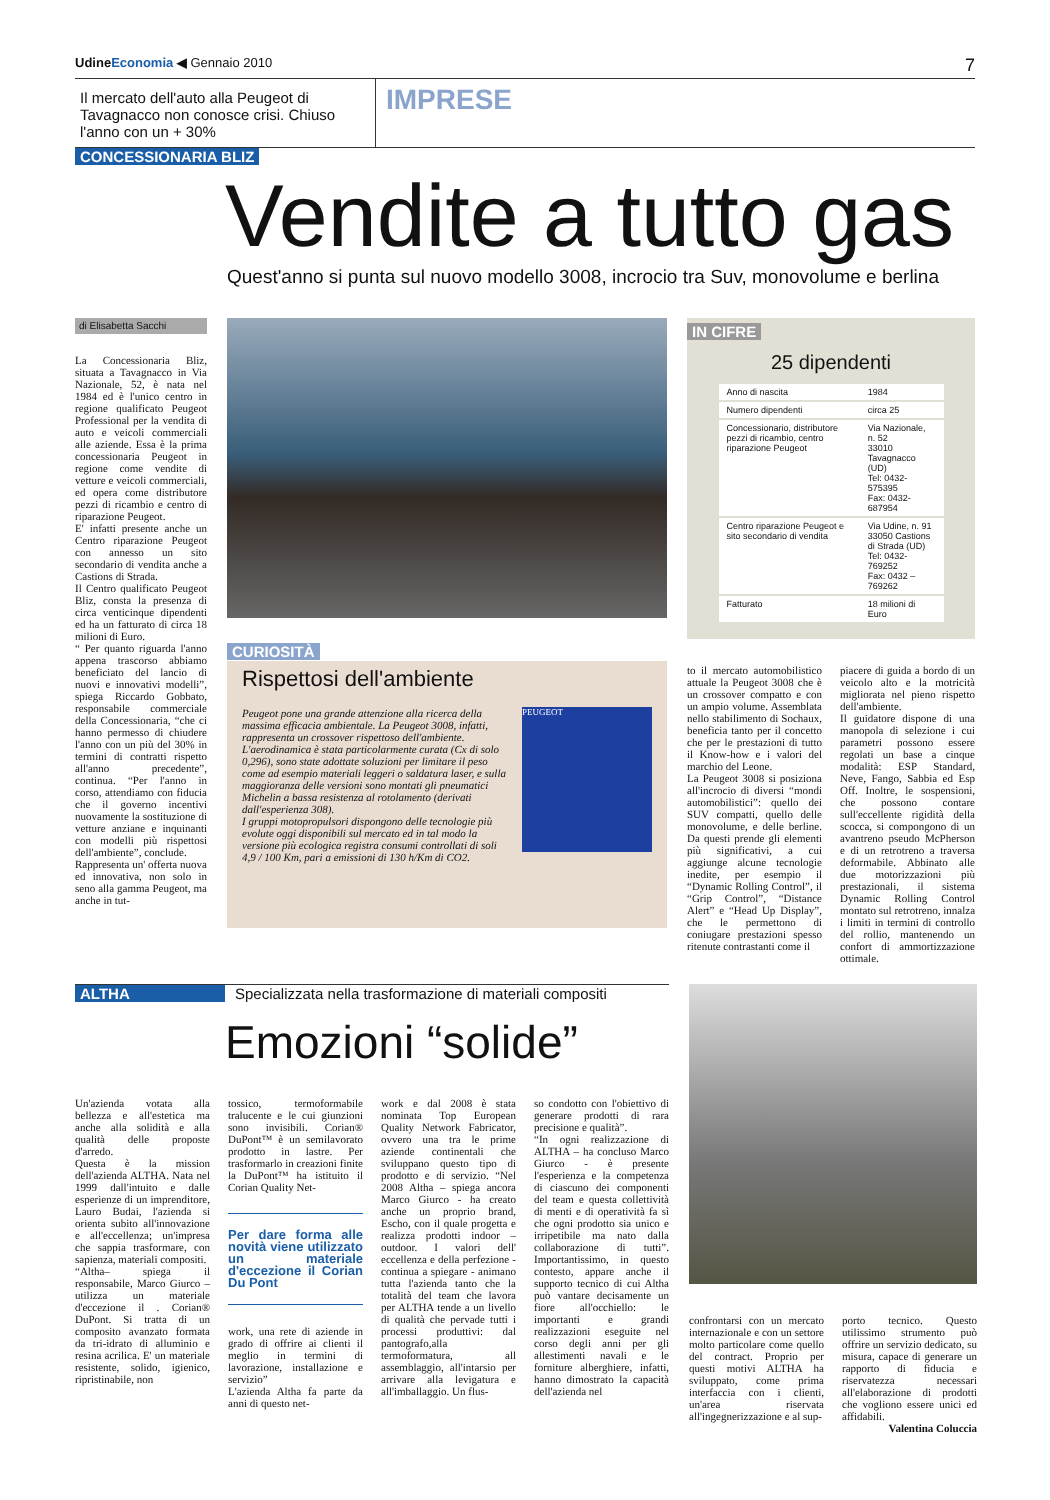UdineEconomia ◀ Gennaio 2010 7
Il mercato dell'auto alla Peugeot di Tavagnacco non conosce crisi. Chiuso l'anno con un + 30%
IMPRESE
CONCESSIONARIA BLIZ
Vendite a tutto gas
Quest'anno si punta sul nuovo modello 3008, incrocio tra Suv, monovolume e berlina
di Elisabetta Sacchi
La Concessionaria Bliz, situata a Tavagnacco in Via Nazionale, 52, è nata nel 1984 ed è l'unico centro in regione qualificato Peugeot Professional per la vendita di auto e veicoli commerciali alle aziende. Essa è la prima concessionaria Peugeot in regione come vendite di vetture e veicoli commerciali, ed opera come distributore pezzi di ricambio e centro di riparazione Peugeot.
E' infatti presente anche un Centro riparazione Peugeot con annesso un sito secondario di vendita anche a Castions di Strada.
Il Centro qualificato Peugeot Bliz, consta la presenza di circa venticinque dipendenti ed ha un fatturato di circa 18 milioni di Euro.
“ Per quanto riguarda l'anno appena trascorso abbiamo beneficiato del lancio di nuovi e innovativi modelli”, spiega Riccardo Gobbato, responsabile commerciale della Concessionaria, “che ci hanno permesso di chiudere l'anno con un più del 30% in termini di contratti rispetto all'anno precedente”, continua. “Per l'anno in corso, attendiamo con fiducia che il governo incentivi nuovamente la sostituzione di vetture anziane e inquinanti con modelli più rispettosi dell'ambiente”, conclude.
Rappresenta un' offerta nuova ed innovativa, non solo in seno alla gamma Peugeot, ma anche in tut-
CURIOSITÀ
Rispettosi dell'ambiente
Peugeot pone una grande attenzione alla ricerca della massima efficacia ambientale. La Peugeot 3008, infatti, rappresenta un crossover rispettoso dell'ambiente. L'aerodinamica è stata particolarmente curata (Cx di solo 0,296), sono state adottate soluzioni per limitare il peso come ad esempio materiali leggeri o saldatura laser, e sulla maggioranza delle versioni sono montati gli pneumatici Michelin a bassa resistenza al rotolamento (derivati dall'esperienza 308).
I gruppi motopropulsori dispongono delle tecnologie più evolute oggi disponibili sul mercato ed in tal modo la versione più ecologica registra consumi controllati di soli 4,9 / 100 Km, pari a emissioni di 130 h/Km di CO2.
PEUGEOT
IN CIFRE
25 dipendenti
| Anno di nascita | 1984 |
| Numero dipendenti | circa 25 |
| Concessionario, distributore pezzi di ricambio, centro riparazione Peugeot | Via Nazionale, n. 52 33010 Tavagnacco (UD) Tel: 0432-575395 Fax: 0432-687954 |
| Centro riparazione Peugeot e sito secondario di vendita | Via Udine, n. 91 33050 Castions di Strada (UD) Tel: 0432-769252 Fax: 0432 – 769262 |
| Fatturato | 18 milioni di Euro |
to il mercato automobilistico attuale la Peugeot 3008 che è un crossover compatto e con un ampio volume. Assemblata nello stabilimento di Sochaux, beneficia tanto per il concetto che per le prestazioni di tutto il Know-how e i valori del marchio del Leone.
La Peugeot 3008 si posiziona all'incrocio di diversi “mondi automobilistici”: quello dei SUV compatti, quello delle monovolume, e delle berline. Da questi prende gli elementi più significativi, a cui aggiunge alcune tecnologie inedite, per esempio il “Dynamic Rolling Control”, il “Grip Control”, “Distance Alert” e “Head Up Display”, che le permettono di coniugare prestazioni spesso ritenute contrastanti come il
piacere di guida a bordo di un veicolo alto e la motricità migliorata nel pieno rispetto dell'ambiente.
Il guidatore dispone di una manopola di selezione i cui parametri possono essere regolati un base a cinque modalità: ESP Standard, Neve, Fango, Sabbia ed Esp Off. Inoltre, le sospensioni, che possono contare sull'eccellente rigidità della scocca, si compongono di un avantreno pseudo McPherson e di un retrotreno a traversa deformabile. Abbinato alle due motorizzazioni più prestazionali, il sistema Dynamic Rolling Control montato sul retrotreno, innalza i limiti in termini di controllo del rollio, mantenendo un confort di ammortizzazione ottimale.
ALTHA Specializzata nella trasformazione di materiali compositi
Emozioni “solide”
Un'azienda votata alla bellezza e all'estetica ma anche alla solidità e alla qualità delle proposte d'arredo.
Questa è la mission dell'azienda ALTHA. Nata nel 1999 dall'intuito e dalle esperienze di un imprenditore, Lauro Budai, l'azienda si orienta subito all'innovazione e all'eccellenza; un'impresa che sappia trasformare, con sapienza, materiali compositi.
“Altha– spiega il responsabile, Marco Giurco – utilizza un materiale d'eccezione il . Corian® DuPont. Si tratta di un composito avanzato formata da tri-idrato di alluminio e resina acrilica. E' un materiale resistente, solido, igienico, ripristinabile, non
tossico, termoformabile tralucente e le cui giunzioni sono invisibili. Corian® DuPont™ è un semilavorato prodotto in lastre. Per trasformarlo in creazioni finite la DuPont™ ha istituito il Corian Quality Net-
Per dare forma alle novità viene utilizzato un materiale d'eccezione il Corian Du Pont
work, una rete di aziende in grado di offrire ai clienti il meglio in termini di lavorazione, installazione e servizio”
L'azienda Altha fa parte da anni di questo net-
work e dal 2008 è stata nominata Top European Quality Network Fabricator, ovvero una tra le prime aziende continentali che sviluppano questo tipo di prodotto e di servizio. “Nel 2008 Altha – spiega ancora Marco Giurco - ha creato anche un proprio brand, Escho, con il quale progetta e realizza prodotti indoor – outdoor. I valori dell' eccellenza e della perfezione - continua a spiegare - animano tutta l'azienda tanto che la totalità del team che lavora per ALTHA tende a un livello di qualità che pervade tutti i processi produttivi: dal pantografo,alla termoformatura, all assemblaggio, all'intarsio per arrivare alla levigatura e all'imballaggio. Un flus-
so condotto con l'obiettivo di generare prodotti di rara precisione e qualità”.
“In ogni realizzazione di ALTHA – ha concluso Marco Giurco - è presente l'esperienza e la competenza di ciascuno dei componenti del team e questa collettività di menti e di operatività fa sì che ogni prodotto sia unico e irripetibile ma nato dalla collaborazione di tutti”. Importantissimo, in questo contesto, appare anche il supporto tecnico di cui Altha può vantare decisamente un fiore all'occhiello: le importanti e grandi realizzazioni eseguite nel corso degli anni per gli allestimenti navali e le forniture alberghiere, infatti, hanno dimostrato la capacità dell'azienda nel
confrontarsi con un mercato internazionale e con un settore molto particolare come quello del contract. Proprio per questi motivi ALTHA ha sviluppato, come prima interfaccia con i clienti, un'area riservata all'ingegnerizzazione e al sup-
porto tecnico. Questo utilissimo strumento può offrire un servizio dedicato, su misura, capace di generare un rapporto di fiducia e riservatezza necessari all'elaborazione di prodotti che vogliono essere unici ed affidabili.
Valentina Coluccia